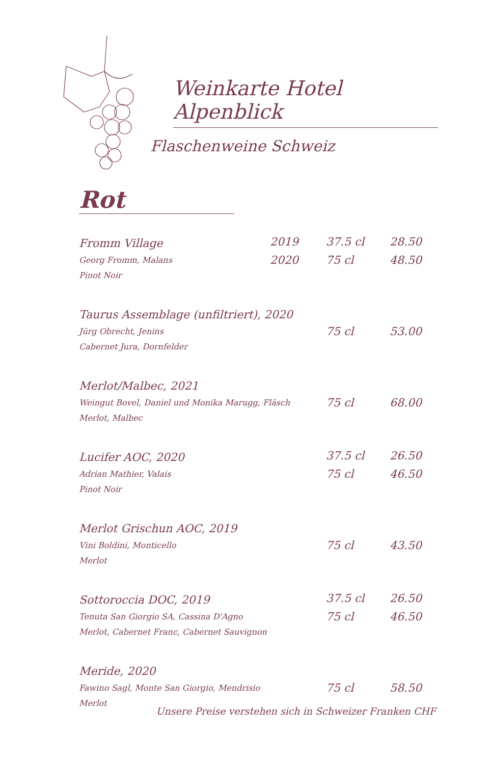Weinkarte Hotel Alpenblick
Flaschenweine Schweiz
Rot
| Fromm Village | 2019 | 37.5 cl | 28.50 |
| Georg Fromm, Malans Pinot Noir | 2020 | 75 cl | 48.50 |
| Taurus Assemblage (unfiltriert), 2020 | | | |
| Jürg Obrecht, Jenins Cabernet Jura, Dornfelder | | 75 cl | 53.00 |
| Merlot/Malbec, 2021 | | | |
| Weingut Bovel, Daniel und Monika Marugg, Fläsch Merlot, Malbec | | 75 cl | 68.00 |
| Lucifer AOC, 2020 | | 37.5 cl | 26.50 |
| Adrian Mathier, Valais Pinot Noir | | 75 cl | 46.50 |
| Merlot Grischun AOC, 2019 | | | |
| Vini Boldini, Monticello Merlot | | 75 cl | 43.50 |
| Sottoroccia DOC, 2019 | | 37.5 cl | 26.50 |
| Tenuta San Giorgio SA, Cassina D'Agno Merlot, Cabernet Franc, Cabernet Sauvignon | | 75 cl | 46.50 |
| Meride, 2020 | | | |
| Fawino Sagl, Monte San Giorgio, Mendrisio Merlot | | 75 cl | 58.50 |
Unsere Preise verstehen sich in Schweizer Franken CHF